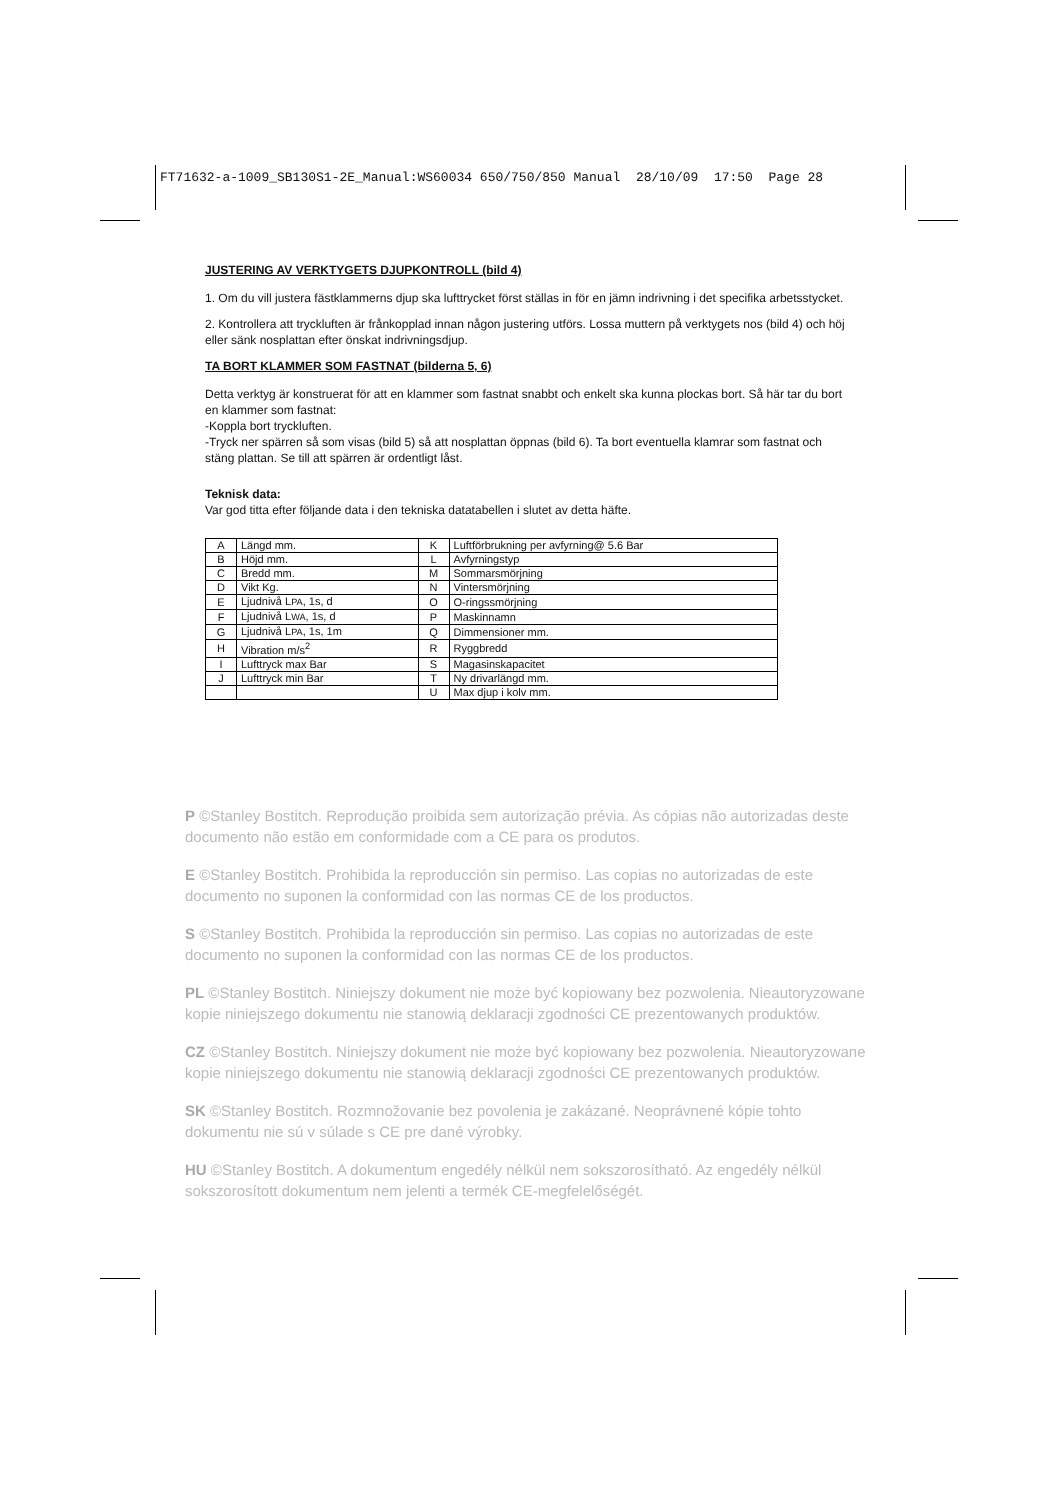FT71632-a-1009_SB130S1-2E_Manual:WS60034 650/750/850 Manual 28/10/09 17:50 Page 28
JUSTERING AV VERKTYGETS DJUPKONTROLL (bild 4)
1. Om du vill justera fästklammerns djup ska lufttrycket först ställas in för en jämn indrivning i det specifika arbetsstycket.
2. Kontrollera att tryckluften är frånkopplad innan någon justering utförs. Lossa muttern på verktygets nos (bild 4) och höj eller sänk nosplattan efter önskat indrivningsdjup.
TA BORT KLAMMER SOM FASTNAT (bilderna 5, 6)
Detta verktyg är konstruerat för att en klammer som fastnat snabbt och enkelt ska kunna plockas bort. Så här tar du bort en klammer som fastnat:
-Koppla bort tryckluften.
-Tryck ner spärren så som visas (bild 5) så att nosplattan öppnas (bild 6). Ta bort eventuella klamrar som fastnat och stäng plattan. Se till att spärren är ordentligt låst.
Teknisk data:
Var god titta efter följande data i den tekniska datatabellen i slutet av detta häfte.
| A | Längd mm. | K | Luftförbrukning per avfyrning@ 5.6 Bar |
| B | Höjd mm. | L | Avfyrningstyp |
| C | Bredd mm. | M | Sommarsmörjning |
| D | Vikt Kg. | N | Vintersmörjning |
| E | Ljudnivå L PA , 1s, d | O | O-ringssmörjning |
| F | Ljudnivå L WA , 1s, d | P | Maskinnamn |
| G | Ljudnivå L PA , 1s, 1m | Q | Dimmensioner mm. |
| H | Vibration m/s<sup>2</sup> | R | Ryggbredd |
| I | Lufttryck max Bar | S | Magasinskapacitet |
| J | Lufttryck min Bar | T | Ny drivarlängd mm. |
| | | U | Max djup i kolv mm. |
P ©Stanley Bostitch. Reprodução proibida sem autorização prévia. As cópias não autorizadas deste documento não estão em conformidade com a CE para os produtos.
E ©Stanley Bostitch. Prohibida la reproducción sin permiso. Las copias no autorizadas de este documento no suponen la conformidad con las normas CE de los productos.
S ©Stanley Bostitch. Prohibida la reproducción sin permiso. Las copias no autorizadas de este documento no suponen la conformidad con las normas CE de los productos.
PL ©Stanley Bostitch. Niniejszy dokument nie może być kopiowany bez pozwolenia. Nieautoryzowane kopie niniejszego dokumentu nie stanowią deklaracji zgodności CE prezentowanych produktów.
CZ ©Stanley Bostitch. Niniejszy dokument nie może być kopiowany bez pozwolenia. Nieautoryzowane kopie niniejszego dokumentu nie stanowią deklaracji zgodności CE prezentowanych produktów.
SK ©Stanley Bostitch. Rozmnožovanie bez povolenia je zakázané. Neoprávnené kópie tohto dokumentu nie sú v súlade s CE pre dané výrobky.
HU ©Stanley Bostitch. A dokumentum engedély nélkül nem sokszorosítható. Az engedély nélkül sokszorosított dokumentum nem jelenti a termék CE-megfelelőségét.